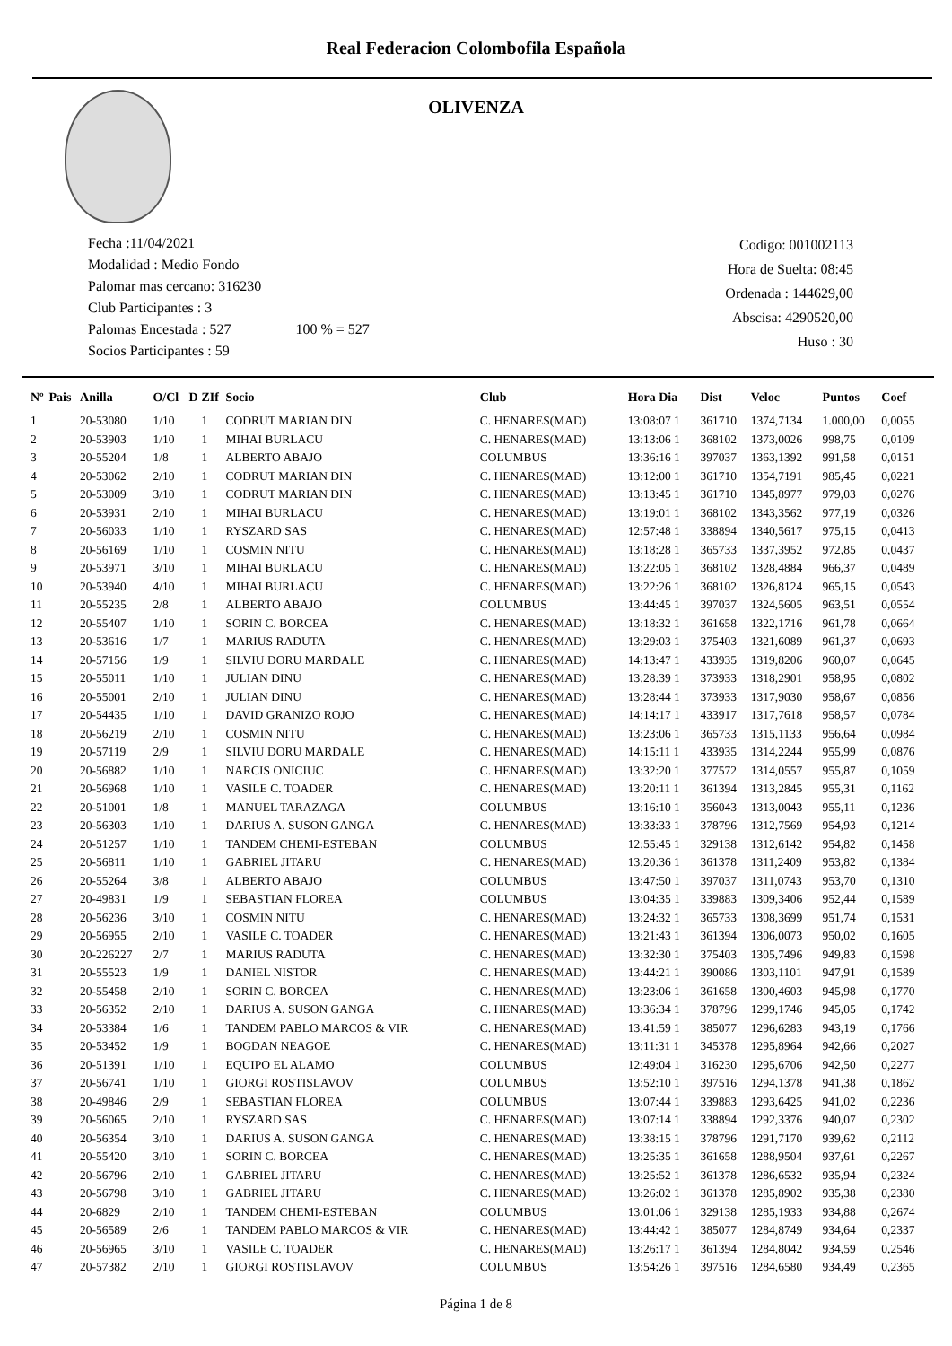Real Federacion Colombofila Española
OLIVENZA
Fecha :11/04/2021
Modalidad : Medio Fondo
Palomar mas cercano: 316230
Club Participantes : 3
Palomas Encestada : 527 100 % = 527
Socios Participantes : 59
Codigo: 001002113
Hora de Suelta: 08:45
Ordenada : 144629,00
Abscisa: 4290520,00
Huso : 30
| Nº | Pais | Anilla | O/Cl | D | ZIf | Socio | Club | Hora Dia | Dist | Veloc | Puntos | Coef |
| --- | --- | --- | --- | --- | --- | --- | --- | --- | --- | --- | --- | --- |
| 1 | | 20-53080 | 1/10 | | 1 | CODRUT MARIAN DIN | C. HENARES(MAD) | 13:08:07 1 | 361710 | 1374,7134 | 1.000,00 | 0,0055 |
| 2 | | 20-53903 | 1/10 | | 1 | MIHAI BURLACU | C. HENARES(MAD) | 13:13:06 1 | 368102 | 1373,0026 | 998,75 | 0,0109 |
| 3 | | 20-55204 | 1/8 | | 1 | ALBERTO ABAJO | COLUMBUS | 13:36:16 1 | 397037 | 1363,1392 | 991,58 | 0,0151 |
| 4 | | 20-53062 | 2/10 | | 1 | CODRUT MARIAN DIN | C. HENARES(MAD) | 13:12:00 1 | 361710 | 1354,7191 | 985,45 | 0,0221 |
| 5 | | 20-53009 | 3/10 | | 1 | CODRUT MARIAN DIN | C. HENARES(MAD) | 13:13:45 1 | 361710 | 1345,8977 | 979,03 | 0,0276 |
| 6 | | 20-53931 | 2/10 | | 1 | MIHAI BURLACU | C. HENARES(MAD) | 13:19:01 1 | 368102 | 1343,3562 | 977,19 | 0,0326 |
| 7 | | 20-56033 | 1/10 | | 1 | RYSZARD SAS | C. HENARES(MAD) | 12:57:48 1 | 338894 | 1340,5617 | 975,15 | 0,0413 |
| 8 | | 20-56169 | 1/10 | | 1 | COSMIN NITU | C. HENARES(MAD) | 13:18:28 1 | 365733 | 1337,3952 | 972,85 | 0,0437 |
| 9 | | 20-53971 | 3/10 | | 1 | MIHAI BURLACU | C. HENARES(MAD) | 13:22:05 1 | 368102 | 1328,4884 | 966,37 | 0,0489 |
| 10 | | 20-53940 | 4/10 | | 1 | MIHAI BURLACU | C. HENARES(MAD) | 13:22:26 1 | 368102 | 1326,8124 | 965,15 | 0,0543 |
| 11 | | 20-55235 | 2/8 | | 1 | ALBERTO ABAJO | COLUMBUS | 13:44:45 1 | 397037 | 1324,5605 | 963,51 | 0,0554 |
| 12 | | 20-55407 | 1/10 | | 1 | SORIN C. BORCEA | C. HENARES(MAD) | 13:18:32 1 | 361658 | 1322,1716 | 961,78 | 0,0664 |
| 13 | | 20-53616 | 1/7 | | 1 | MARIUS RADUTA | C. HENARES(MAD) | 13:29:03 1 | 375403 | 1321,6089 | 961,37 | 0,0693 |
| 14 | | 20-57156 | 1/9 | | 1 | SILVIU DORU MARDALE | C. HENARES(MAD) | 14:13:47 1 | 433935 | 1319,8206 | 960,07 | 0,0645 |
| 15 | | 20-55011 | 1/10 | | 1 | JULIAN DINU | C. HENARES(MAD) | 13:28:39 1 | 373933 | 1318,2901 | 958,95 | 0,0802 |
| 16 | | 20-55001 | 2/10 | | 1 | JULIAN DINU | C. HENARES(MAD) | 13:28:44 1 | 373933 | 1317,9030 | 958,67 | 0,0856 |
| 17 | | 20-54435 | 1/10 | | 1 | DAVID GRANIZO ROJO | C. HENARES(MAD) | 14:14:17 1 | 433917 | 1317,7618 | 958,57 | 0,0784 |
| 18 | | 20-56219 | 2/10 | | 1 | COSMIN NITU | C. HENARES(MAD) | 13:23:06 1 | 365733 | 1315,1133 | 956,64 | 0,0984 |
| 19 | | 20-57119 | 2/9 | | 1 | SILVIU DORU MARDALE | C. HENARES(MAD) | 14:15:11 1 | 433935 | 1314,2244 | 955,99 | 0,0876 |
| 20 | | 20-56882 | 1/10 | | 1 | NARCIS ONICIUC | C. HENARES(MAD) | 13:32:20 1 | 377572 | 1314,0557 | 955,87 | 0,1059 |
| 21 | | 20-56968 | 1/10 | | 1 | VASILE C. TOADER | C. HENARES(MAD) | 13:20:11 1 | 361394 | 1313,2845 | 955,31 | 0,1162 |
| 22 | | 20-51001 | 1/8 | | 1 | MANUEL TARAZAGA | COLUMBUS | 13:16:10 1 | 356043 | 1313,0043 | 955,11 | 0,1236 |
| 23 | | 20-56303 | 1/10 | | 1 | DARIUS A. SUSON GANGA | C. HENARES(MAD) | 13:33:33 1 | 378796 | 1312,7569 | 954,93 | 0,1214 |
| 24 | | 20-51257 | 1/10 | | 1 | TANDEM CHEMI-ESTEBAN | COLUMBUS | 12:55:45 1 | 329138 | 1312,6142 | 954,82 | 0,1458 |
| 25 | | 20-56811 | 1/10 | | 1 | GABRIEL JITARU | C. HENARES(MAD) | 13:20:36 1 | 361378 | 1311,2409 | 953,82 | 0,1384 |
| 26 | | 20-55264 | 3/8 | | 1 | ALBERTO ABAJO | COLUMBUS | 13:47:50 1 | 397037 | 1311,0743 | 953,70 | 0,1310 |
| 27 | | 20-49831 | 1/9 | | 1 | SEBASTIAN FLOREA | COLUMBUS | 13:04:35 1 | 339883 | 1309,3406 | 952,44 | 0,1589 |
| 28 | | 20-56236 | 3/10 | | 1 | COSMIN NITU | C. HENARES(MAD) | 13:24:32 1 | 365733 | 1308,3699 | 951,74 | 0,1531 |
| 29 | | 20-56955 | 2/10 | | 1 | VASILE C. TOADER | C. HENARES(MAD) | 13:21:43 1 | 361394 | 1306,0073 | 950,02 | 0,1605 |
| 30 | | 20-226227 | 2/7 | | 1 | MARIUS RADUTA | C. HENARES(MAD) | 13:32:30 1 | 375403 | 1305,7496 | 949,83 | 0,1598 |
| 31 | | 20-55523 | 1/9 | | 1 | DANIEL NISTOR | C. HENARES(MAD) | 13:44:21 1 | 390086 | 1303,1101 | 947,91 | 0,1589 |
| 32 | | 20-55458 | 2/10 | | 1 | SORIN C. BORCEA | C. HENARES(MAD) | 13:23:06 1 | 361658 | 1300,4603 | 945,98 | 0,1770 |
| 33 | | 20-56352 | 2/10 | | 1 | DARIUS A. SUSON GANGA | C. HENARES(MAD) | 13:36:34 1 | 378796 | 1299,1746 | 945,05 | 0,1742 |
| 34 | | 20-53384 | 1/6 | | 1 | TANDEM PABLO MARCOS & VIR | C. HENARES(MAD) | 13:41:59 1 | 385077 | 1296,6283 | 943,19 | 0,1766 |
| 35 | | 20-53452 | 1/9 | | 1 | BOGDAN NEAGOE | C. HENARES(MAD) | 13:11:31 1 | 345378 | 1295,8964 | 942,66 | 0,2027 |
| 36 | | 20-51391 | 1/10 | | 1 | EQUIPO EL ALAMO | COLUMBUS | 12:49:04 1 | 316230 | 1295,6706 | 942,50 | 0,2277 |
| 37 | | 20-56741 | 1/10 | | 1 | GIORGI ROSTISLAVOV | COLUMBUS | 13:52:10 1 | 397516 | 1294,1378 | 941,38 | 0,1862 |
| 38 | | 20-49846 | 2/9 | | 1 | SEBASTIAN FLOREA | COLUMBUS | 13:07:44 1 | 339883 | 1293,6425 | 941,02 | 0,2236 |
| 39 | | 20-56065 | 2/10 | | 1 | RYSZARD SAS | C. HENARES(MAD) | 13:07:14 1 | 338894 | 1292,3376 | 940,07 | 0,2302 |
| 40 | | 20-56354 | 3/10 | | 1 | DARIUS A. SUSON GANGA | C. HENARES(MAD) | 13:38:15 1 | 378796 | 1291,7170 | 939,62 | 0,2112 |
| 41 | | 20-55420 | 3/10 | | 1 | SORIN C. BORCEA | C. HENARES(MAD) | 13:25:35 1 | 361658 | 1288,9504 | 937,61 | 0,2267 |
| 42 | | 20-56796 | 2/10 | | 1 | GABRIEL JITARU | C. HENARES(MAD) | 13:25:52 1 | 361378 | 1286,6532 | 935,94 | 0,2324 |
| 43 | | 20-56798 | 3/10 | | 1 | GABRIEL JITARU | C. HENARES(MAD) | 13:26:02 1 | 361378 | 1285,8902 | 935,38 | 0,2380 |
| 44 | | 20-6829 | 2/10 | | 1 | TANDEM CHEMI-ESTEBAN | COLUMBUS | 13:01:06 1 | 329138 | 1285,1933 | 934,88 | 0,2674 |
| 45 | | 20-56589 | 2/6 | | 1 | TANDEM PABLO MARCOS & VIR | C. HENARES(MAD) | 13:44:42 1 | 385077 | 1284,8749 | 934,64 | 0,2337 |
| 46 | | 20-56965 | 3/10 | | 1 | VASILE C. TOADER | C. HENARES(MAD) | 13:26:17 1 | 361394 | 1284,8042 | 934,59 | 0,2546 |
| 47 | | 20-57382 | 2/10 | | 1 | GIORGI ROSTISLAVOV | COLUMBUS | 13:54:26 1 | 397516 | 1284,6580 | 934,49 | 0,2365 |
Página 1 de 8